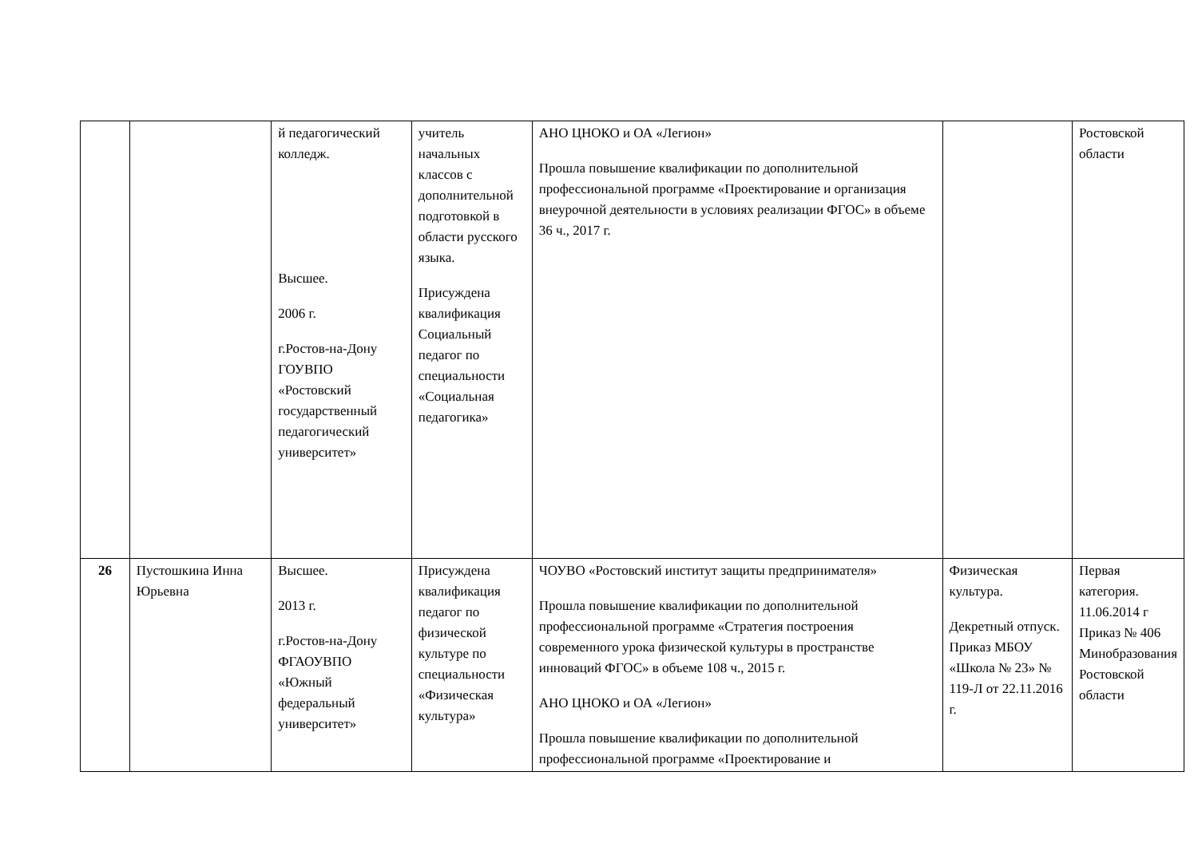| | | й педагогический колледж. Высшее. 2006 г. г.Ростов-на-Дону ГОУВПО «Ростовский государственный педагогический университет» | учитель начальных классов с дополнительной подготовкой в области русского языка. Присуждена квалификация Социальный педагог по специальности «Социальная педагогика» | АНО ЦНОКО и ОА «Легион» Прошла повышение квалификации по дополнительной профессиональной программе «Проектирование и организация внеурочной деятельности в условиях реализации ФГОС» в объеме 36 ч., 2017 г. | | Ростовской области |
| 26 | Пустошкина Инна Юрьевна | Высшее. 2013 г. г.Ростов-на-Дону ФГАОУВПО «Южный федеральный университет» | Присуждена квалификация педагог по физической культуре по специальности «Физическая культура» | ЧОУВО «Ростовский институт защиты предпринимателя» Прошла повышение квалификации по дополнительной профессиональной программе «Стратегия построения современного урока физической культуры в пространстве инноваций ФГОС» в объеме 108 ч., 2015 г. АНО ЦНОКО и ОА «Легион» Прошла повышение квалификации по дополнительной профессиональной программе «Проектирование и | Физическая культура. Декретный отпуск. Приказ МБОУ «Школа № 23» № 119-Л от 22.11.2016 г. | Первая категория. 11.06.2014 г Приказ № 406 Минобразования Ростовской области |